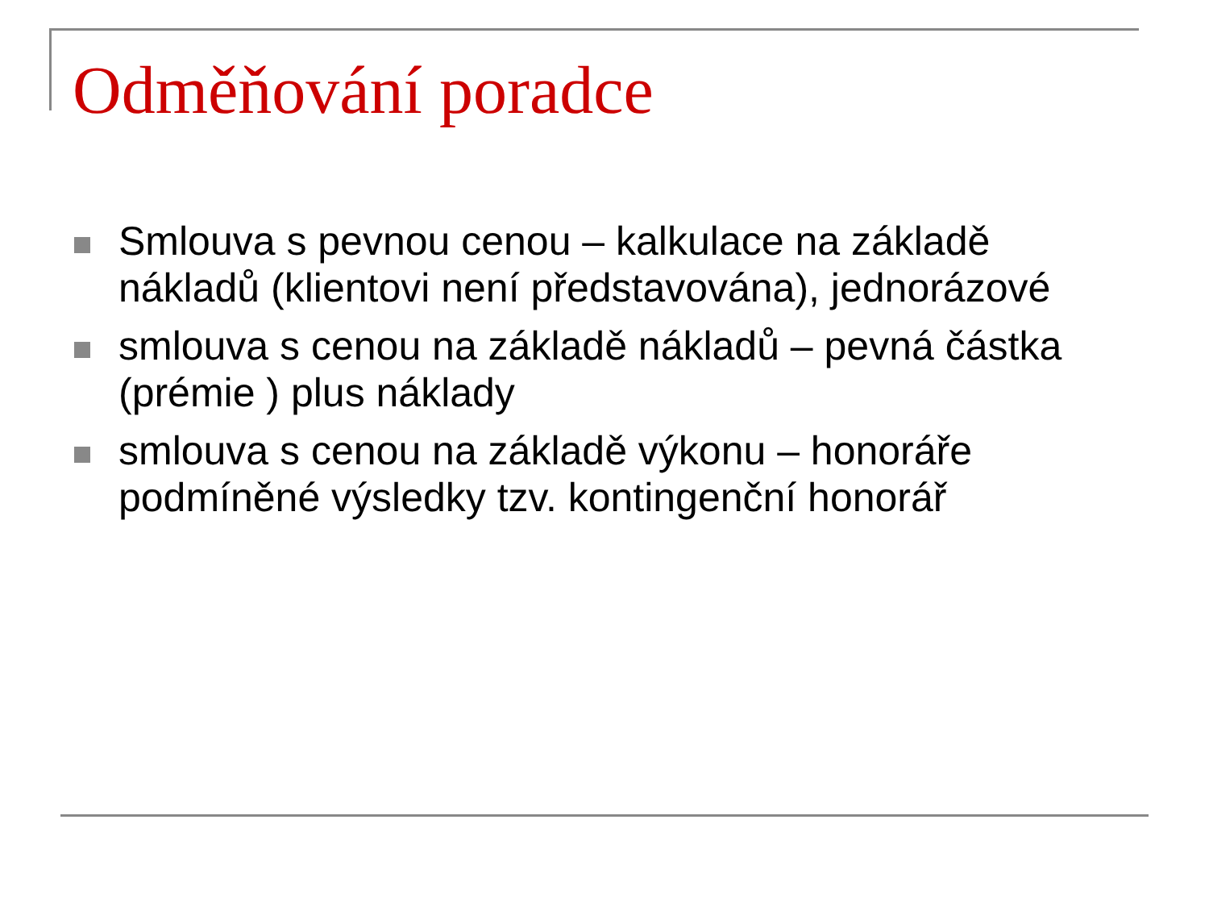Odměňování poradce
Smlouva s pevnou cenou – kalkulace na základě nákladů (klientovi není představována), jednorázové
smlouva s cenou na základě nákladů – pevná částka (prémie ) plus náklady
smlouva s cenou na základě výkonu – honoráře podmíněné výsledky tzv. kontingenční honorář